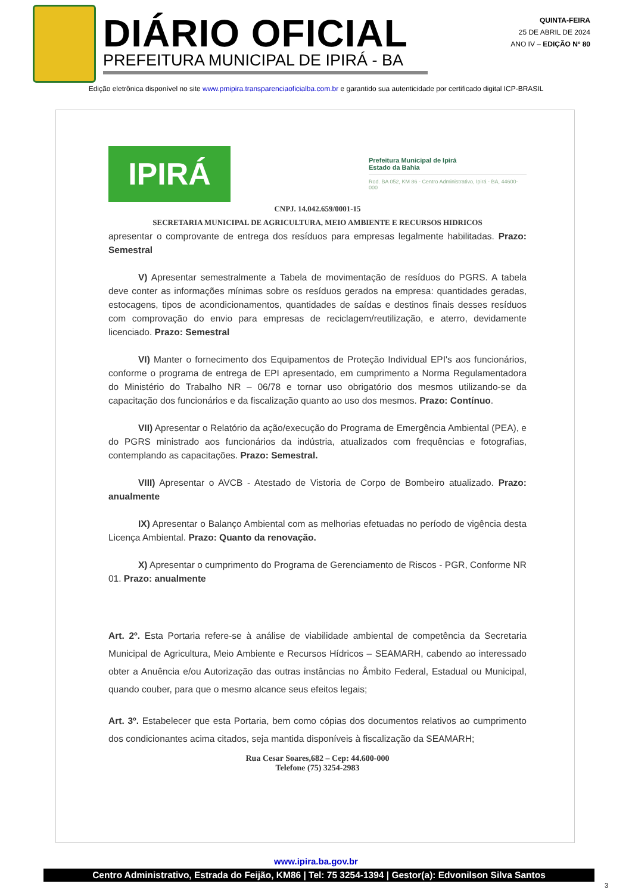DIÁRIO OFICIAL
PREFEITURA MUNICIPAL DE IPIRÁ - BA
QUINTA-FEIRA
25 DE ABRIL DE 2024
ANO IV – EDIÇÃO Nº 80
Edição eletrônica disponível no site www.pmipira.transparenciaoficialba.com.br e garantido sua autenticidade por certificado digital ICP-BRASIL
IPIRÁ
Prefeitura Municipal de Ipirá
Estado da Bahia
Rod. BA 052, KM 86 - Centro Administrativo, Ipirá - BA, 44600-000
CNPJ. 14.042.659/0001-15
SECRETARIA MUNICIPAL DE AGRICULTURA, MEIO AMBIENTE E RECURSOS HIDRICOS
apresentar o comprovante de entrega dos resíduos para empresas legalmente habilitadas. Prazo: Semestral
V) Apresentar semestralmente a Tabela de movimentação de resíduos do PGRS. A tabela deve conter as informações mínimas sobre os resíduos gerados na empresa: quantidades geradas, estocagens, tipos de acondicionamentos, quantidades de saídas e destinos finais desses resíduos com comprovação do envio para empresas de reciclagem/reutilização, e aterro, devidamente licenciado. Prazo: Semestral
VI) Manter o fornecimento dos Equipamentos de Proteção Individual EPI's aos funcionários, conforme o programa de entrega de EPI apresentado, em cumprimento a Norma Regulamentadora do Ministério do Trabalho NR – 06/78 e tornar uso obrigatório dos mesmos utilizando-se da capacitação dos funcionários e da fiscalização quanto ao uso dos mesmos. Prazo: Contínuo.
VII) Apresentar o Relatório da ação/execução do Programa de Emergência Ambiental (PEA), e do PGRS ministrado aos funcionários da indústria, atualizados com frequências e fotografias, contemplando as capacitações. Prazo: Semestral.
VIII) Apresentar o AVCB - Atestado de Vistoria de Corpo de Bombeiro atualizado. Prazo: anualmente
IX) Apresentar o Balanço Ambiental com as melhorias efetuadas no período de vigência desta Licença Ambiental. Prazo: Quanto da renovação.
X) Apresentar o cumprimento do Programa de Gerenciamento de Riscos - PGR, Conforme NR 01. Prazo: anualmente
Art. 2º. Esta Portaria refere-se à análise de viabilidade ambiental de competência da Secretaria Municipal de Agricultura, Meio Ambiente e Recursos Hídricos – SEAMARH, cabendo ao interessado obter a Anuência e/ou Autorização das outras instâncias no Âmbito Federal, Estadual ou Municipal, quando couber, para que o mesmo alcance seus efeitos legais;
Art. 3º. Estabelecer que esta Portaria, bem como cópias dos documentos relativos ao cumprimento dos condicionantes acima citados, seja mantida disponíveis à fiscalização da SEAMARH;
Rua Cesar Soares,682 – Cep: 44.600-000
Telefone (75) 3254-2983
www.ipira.ba.gov.br
Centro Administrativo, Estrada do Feijão, KM86 | Tel: 75 3254-1394 | Gestor(a): Edvonilson Silva Santos
3